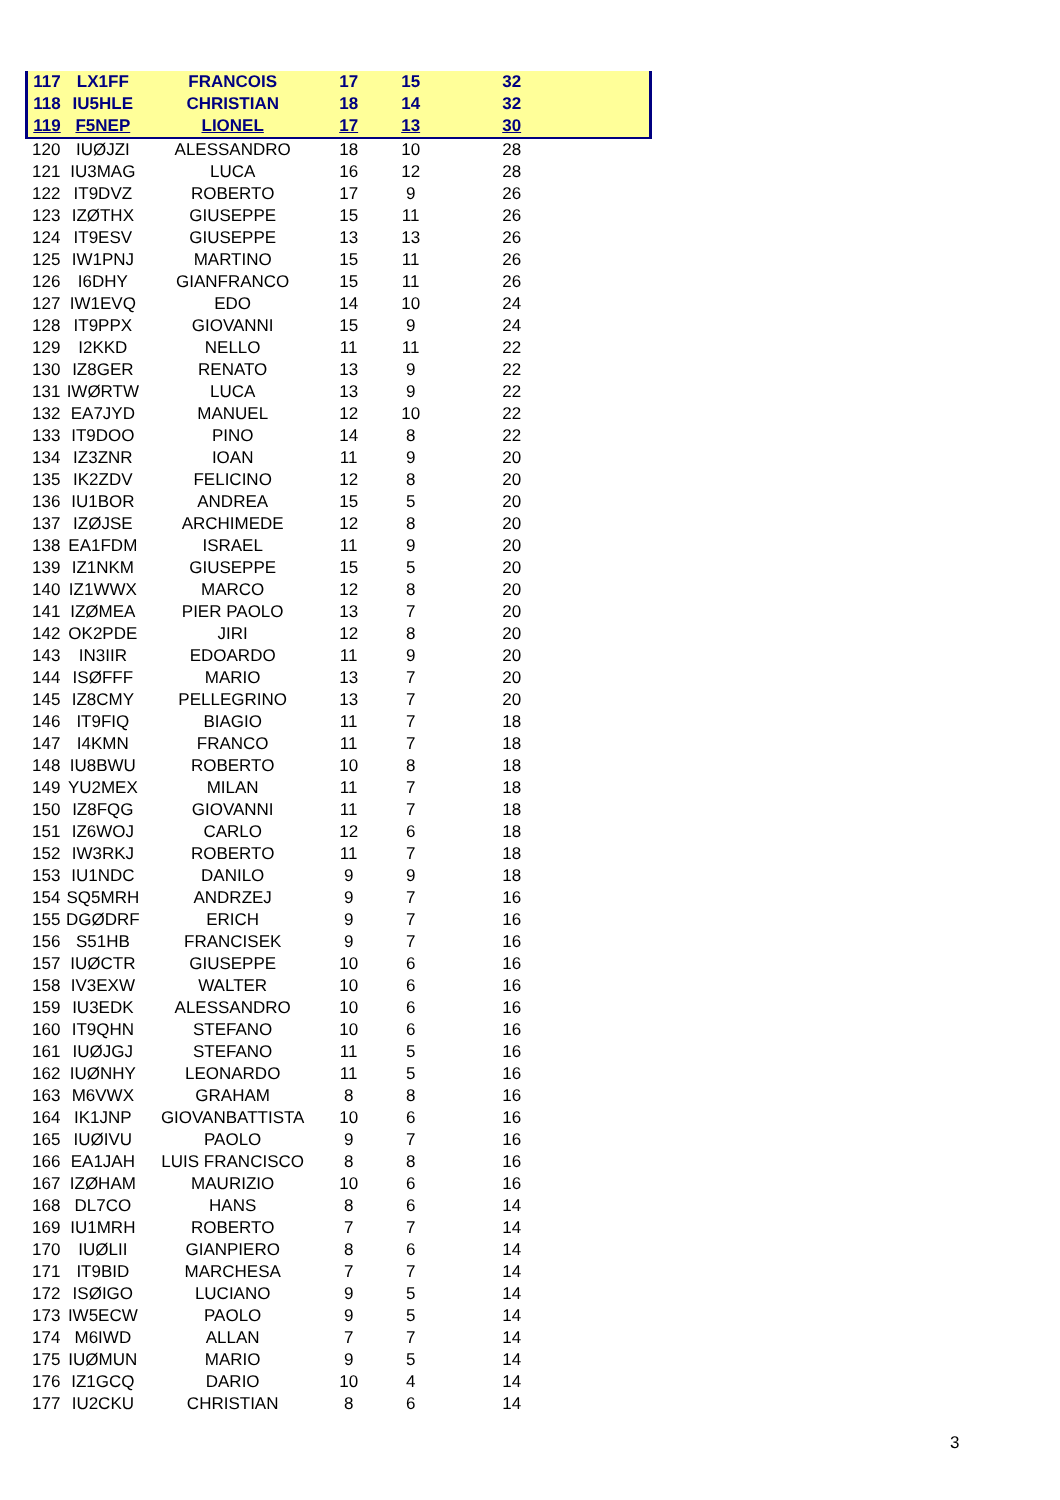| 117 | LX1FF | FRANCOIS | 17 | 15 | 32 | |
| 118 | IU5HLE | CHRISTIAN | 18 | 14 | 32 | |
| 119 | F5NEP | LIONEL | 17 | 13 | 30 | |
| 120 | IUØJZI | ALESSANDRO | 18 | 10 | 28 | |
| 121 | IU3MAG | LUCA | 16 | 12 | 28 | |
| 122 | IT9DVZ | ROBERTO | 17 | 9 | 26 | |
| 123 | IZØTHX | GIUSEPPE | 15 | 11 | 26 | |
| 124 | IT9ESV | GIUSEPPE | 13 | 13 | 26 | |
| 125 | IW1PNJ | MARTINO | 15 | 11 | 26 | |
| 126 | I6DHY | GIANFRANCO | 15 | 11 | 26 | |
| 127 | IW1EVQ | EDO | 14 | 10 | 24 | |
| 128 | IT9PPX | GIOVANNI | 15 | 9 | 24 | |
| 129 | I2KKD | NELLO | 11 | 11 | 22 | |
| 130 | IZ8GER | RENATO | 13 | 9 | 22 | |
| 131 | IWØRTW | LUCA | 13 | 9 | 22 | |
| 132 | EA7JYD | MANUEL | 12 | 10 | 22 | |
| 133 | IT9DOO | PINO | 14 | 8 | 22 | |
| 134 | IZ3ZNR | IOAN | 11 | 9 | 20 | |
| 135 | IK2ZDV | FELICINO | 12 | 8 | 20 | |
| 136 | IU1BOR | ANDREA | 15 | 5 | 20 | |
| 137 | IZØJSE | ARCHIMEDE | 12 | 8 | 20 | |
| 138 | EA1FDM | ISRAEL | 11 | 9 | 20 | |
| 139 | IZ1NKM | GIUSEPPE | 15 | 5 | 20 | |
| 140 | IZ1WWX | MARCO | 12 | 8 | 20 | |
| 141 | IZØMEA | PIER PAOLO | 13 | 7 | 20 | |
| 142 | OK2PDE | JIRI | 12 | 8 | 20 | |
| 143 | IN3IIR | EDOARDO | 11 | 9 | 20 | |
| 144 | ISØFFF | MARIO | 13 | 7 | 20 | |
| 145 | IZ8CMY | PELLEGRINO | 13 | 7 | 20 | |
| 146 | IT9FIQ | BIAGIO | 11 | 7 | 18 | |
| 147 | I4KMN | FRANCO | 11 | 7 | 18 | |
| 148 | IU8BWU | ROBERTO | 10 | 8 | 18 | |
| 149 | YU2MEX | MILAN | 11 | 7 | 18 | |
| 150 | IZ8FQG | GIOVANNI | 11 | 7 | 18 | |
| 151 | IZ6WOJ | CARLO | 12 | 6 | 18 | |
| 152 | IW3RKJ | ROBERTO | 11 | 7 | 18 | |
| 153 | IU1NDC | DANILO | 9 | 9 | 18 | |
| 154 | SQ5MRH | ANDRZEJ | 9 | 7 | 16 | |
| 155 | DGØDRF | ERICH | 9 | 7 | 16 | |
| 156 | S51HB | FRANCISEK | 9 | 7 | 16 | |
| 157 | IUØCTR | GIUSEPPE | 10 | 6 | 16 | |
| 158 | IV3EXW | WALTER | 10 | 6 | 16 | |
| 159 | IU3EDK | ALESSANDRO | 10 | 6 | 16 | |
| 160 | IT9QHN | STEFANO | 10 | 6 | 16 | |
| 161 | IUØJGJ | STEFANO | 11 | 5 | 16 | |
| 162 | IUØNHY | LEONARDO | 11 | 5 | 16 | |
| 163 | M6VWX | GRAHAM | 8 | 8 | 16 | |
| 164 | IK1JNP | GIOVANBATTISTA | 10 | 6 | 16 | |
| 165 | IUØIVU | PAOLO | 9 | 7 | 16 | |
| 166 | EA1JAH | LUIS FRANCISCO | 8 | 8 | 16 | |
| 167 | IZØHAM | MAURIZIO | 10 | 6 | 16 | |
| 168 | DL7CO | HANS | 8 | 6 | 14 | |
| 169 | IU1MRH | ROBERTO | 7 | 7 | 14 | |
| 170 | IUØLII | GIANPIERO | 8 | 6 | 14 | |
| 171 | IT9BID | MARCHESA | 7 | 7 | 14 | |
| 172 | ISØIGO | LUCIANO | 9 | 5 | 14 | |
| 173 | IW5ECW | PAOLO | 9 | 5 | 14 | |
| 174 | M6IWD | ALLAN | 7 | 7 | 14 | |
| 175 | IUØMUN | MARIO | 9 | 5 | 14 | |
| 176 | IZ1GCQ | DARIO | 10 | 4 | 14 | |
| 177 | IU2CKU | CHRISTIAN | 8 | 6 | 14 | |
3